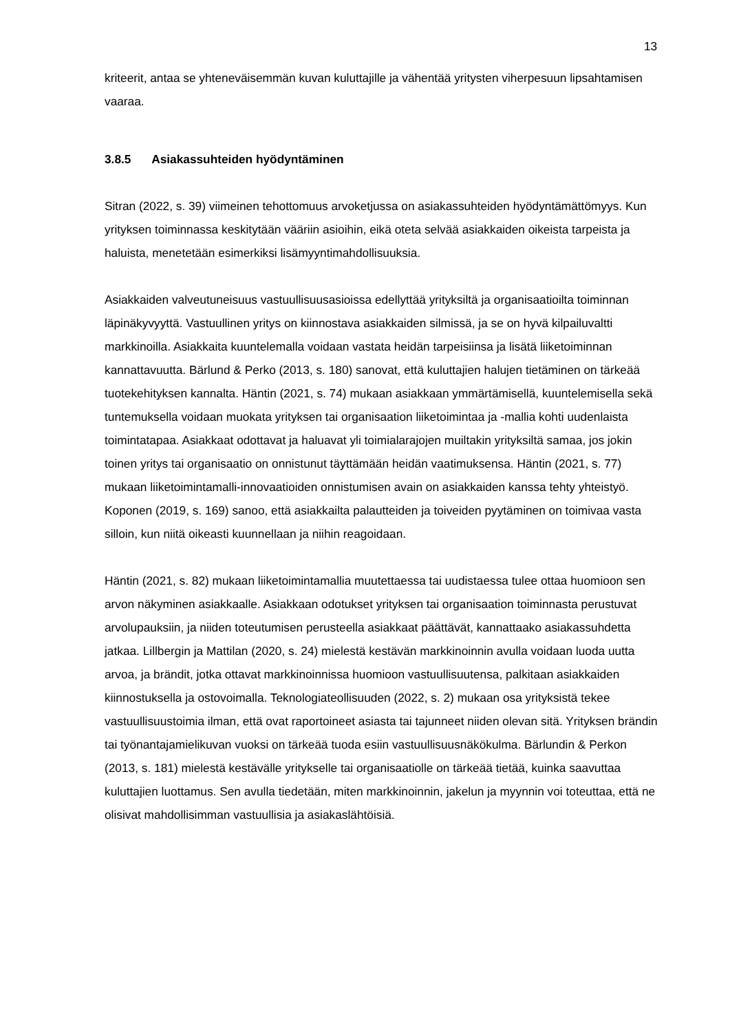13
kriteerit, antaa se yhteneväisemmän kuvan kuluttajille ja vähentää yritysten viherpesuun lipsahtamisen vaaraa.
3.8.5 Asiakassuhteiden hyödyntäminen
Sitran (2022, s. 39) viimeinen tehottomuus arvoketjussa on asiakassuhteiden hyödyntämättömyys. Kun yrityksen toiminnassa keskitytään vääriin asioihin, eikä oteta selvää asiakkaiden oikeista tarpeista ja haluista, menetetään esimerkiksi lisämyyntimahdollisuuksia.
Asiakkaiden valveutuneisuus vastuullisuusasioissa edellyttää yrityksiltä ja organisaatioilta toiminnan läpinäkyvyyttä. Vastuullinen yritys on kiinnostava asiakkaiden silmissä, ja se on hyvä kilpailuvaltti markkinoilla. Asiakkaita kuuntelemalla voidaan vastata heidän tarpeisiinsa ja lisätä liiketoiminnan kannattavuutta. Bärlund & Perko (2013, s. 180) sanovat, että kuluttajien halujen tietäminen on tärkeää tuotekehityksen kannalta. Häntin (2021, s. 74) mukaan asiakkaan ymmärtämisellä, kuuntelemisella sekä tuntemuksella voidaan muokata yrityksen tai organisaation liiketoimintaa ja -mallia kohti uudenlaista toimintatapaa. Asiakkaat odottavat ja haluavat yli toimialarajojen muiltakin yrityksiltä samaa, jos jokin toinen yritys tai organisaatio on onnistunut täyttämään heidän vaatimuksensa. Häntin (2021, s. 77) mukaan liiketoimintamalli-innovaatioiden onnistumisen avain on asiakkaiden kanssa tehty yhteistyö. Koponen (2019, s. 169) sanoo, että asiakkailta palautteiden ja toiveiden pyytäminen on toimivaa vasta silloin, kun niitä oikeasti kuunnellaan ja niihin reagoidaan.
Häntin (2021, s. 82) mukaan liiketoimintamallia muutettaessa tai uudistaessa tulee ottaa huomioon sen arvon näkyminen asiakkaalle. Asiakkaan odotukset yrityksen tai organisaation toiminnasta perustuvat arvolupauksiin, ja niiden toteutumisen perusteella asiakkaat päättävät, kannattaako asiakassuhdetta jatkaa. Lillbergin ja Mattilan (2020, s. 24) mielestä kestävän markkinoinnin avulla voidaan luoda uutta arvoa, ja brändit, jotka ottavat markkinoinnissa huomioon vastuullisuutensa, palkitaan asiakkaiden kiinnostuksella ja ostovoimalla. Teknologiateollisuuden (2022, s. 2) mukaan osa yrityksistä tekee vastuullisuustoimia ilman, että ovat raportoineet asiasta tai tajunneet niiden olevan sitä. Yrityksen brändin tai työnantajamielikuvan vuoksi on tärkeää tuoda esiin vastuullisuusnäkökulma. Bärlundin & Perkon (2013, s. 181) mielestä kestävälle yritykselle tai organisaatiolle on tärkeää tietää, kuinka saavuttaa kuluttajien luottamus. Sen avulla tiedetään, miten markkinoinnin, jakelun ja myynnin voi toteuttaa, että ne olisivat mahdollisimman vastuullisia ja asiakaslähtöisiä.